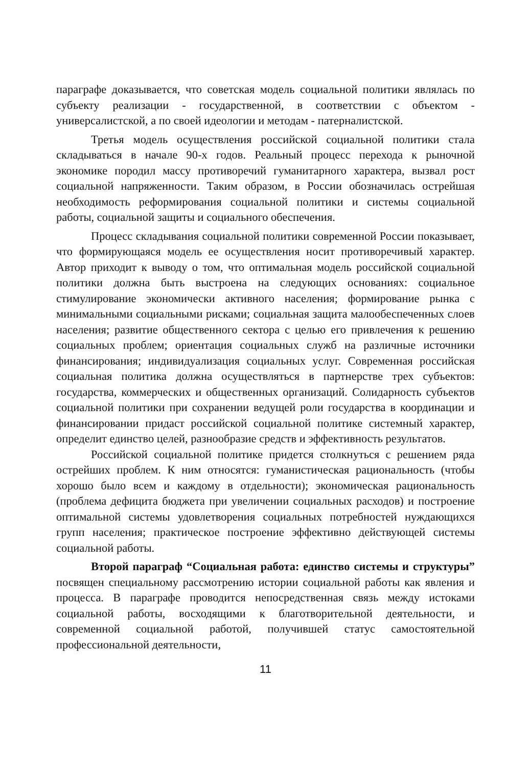параграфе доказывается, что советская модель социальной политики являлась по субъекту реализации - государственной, в соответствии с объектом - универсалистской, а по своей идеологии и методам - патерналистской.
Третья модель осуществления российской социальной политики стала складываться в начале 90-х годов. Реальный процесс перехода к рыночной экономике породил массу противоречий гуманитарного характера, вызвал рост социальной напряженности. Таким образом, в России обозначилась острейшая необходимость реформирования социальной политики и системы социальной работы, социальной защиты и социального обеспечения.
Процесс складывания социальной политики современной России показывает, что формирующаяся модель ее осуществления носит противоречивый характер. Автор приходит к выводу о том, что оптимальная модель российской социальной политики должна быть выстроена на следующих основаниях: социальное стимулирование экономически активного населения; формирование рынка с минимальными социальными рисками; социальная защита малообеспеченных слоев населения; развитие общественного сектора с целью его привлечения к решению социальных проблем; ориентация социальных служб на различные источники финансирования; индивидуализация социальных услуг. Современная российская социальная политика должна осуществляться в партнерстве трех субъектов: государства, коммерческих и общественных организаций. Солидарность субъектов социальной политики при сохранении ведущей роли государства в координации и финансировании придаст российской социальной политике системный характер, определит единство целей, разнообразие средств и эффективность результатов.
Российской социальной политике придется столкнуться с решением ряда острейших проблем. К ним относятся: гуманистическая рациональность (чтобы хорошо было всем и каждому в отдельности); экономическая рациональность (проблема дефицита бюджета при увеличении социальных расходов) и построение оптимальной системы удовлетворения социальных потребностей нуждающихся групп населения; практическое построение эффективно действующей системы социальной работы.
Второй параграф “Социальная работа: единство системы и структуры” посвящен специальному рассмотрению истории социальной работы как явления и процесса. В параграфе проводится непосредственная связь между истоками социальной работы, восходящими к благотворительной деятельности, и современной социальной работой, получившей статус самостоятельной профессиональной деятельности,
11